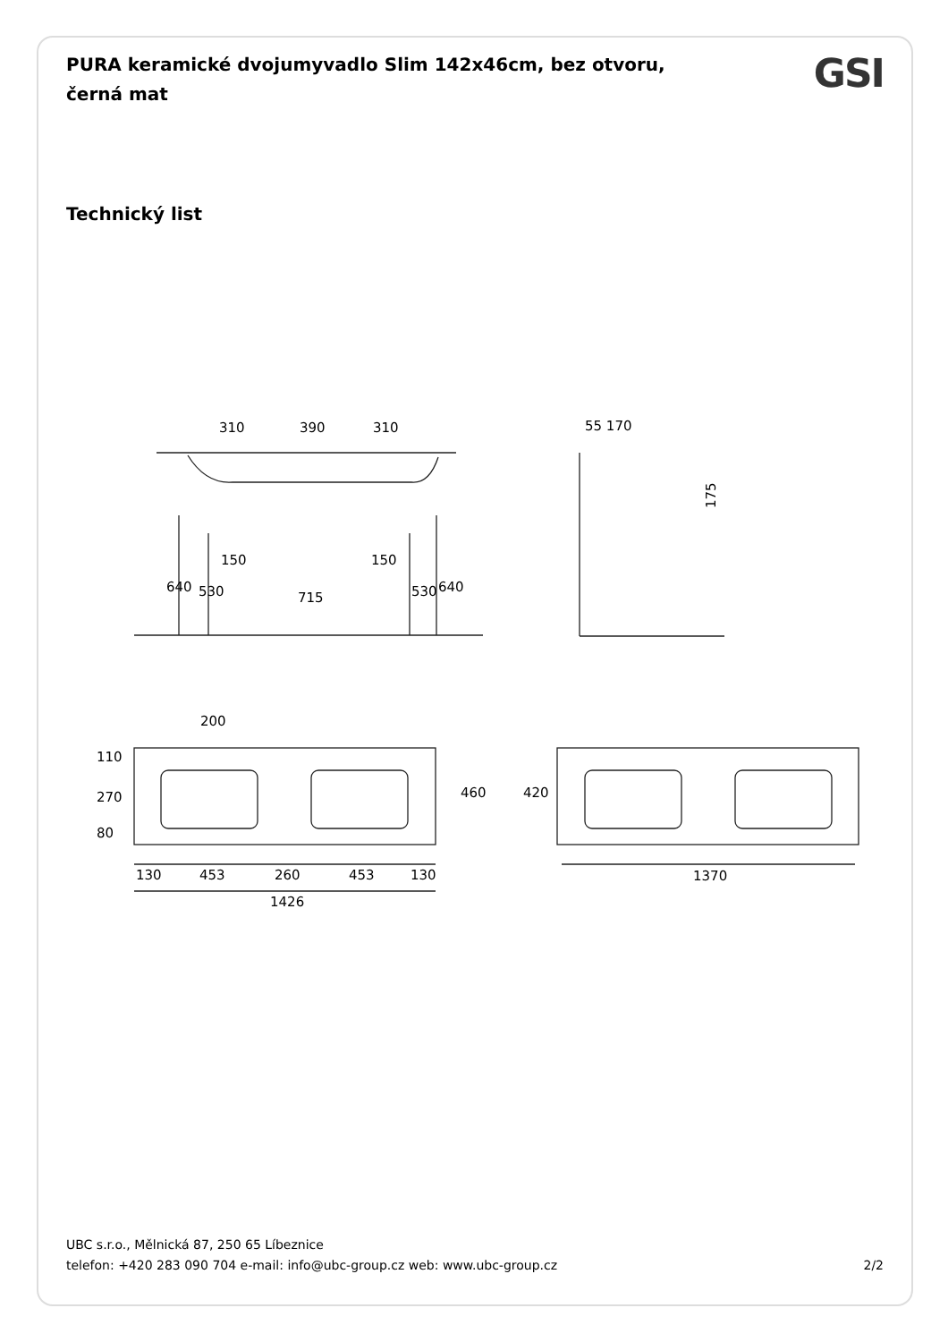PURA keramické dvojumyvadlo Slim 142x46cm, bez otvoru, černá mat
GSI
Technický list
310
390
310
55 170
175
150
150
715
640
530
530
640
200
460
420
110
270
80
130
453
260
453
130
1426
1370
UBC s.r.o., Mělnická 87, 250 65 Líbeznice
telefon: +420 283 090 704 e-mail: info@ubc-group.cz web: www.ubc-group.cz 2/2